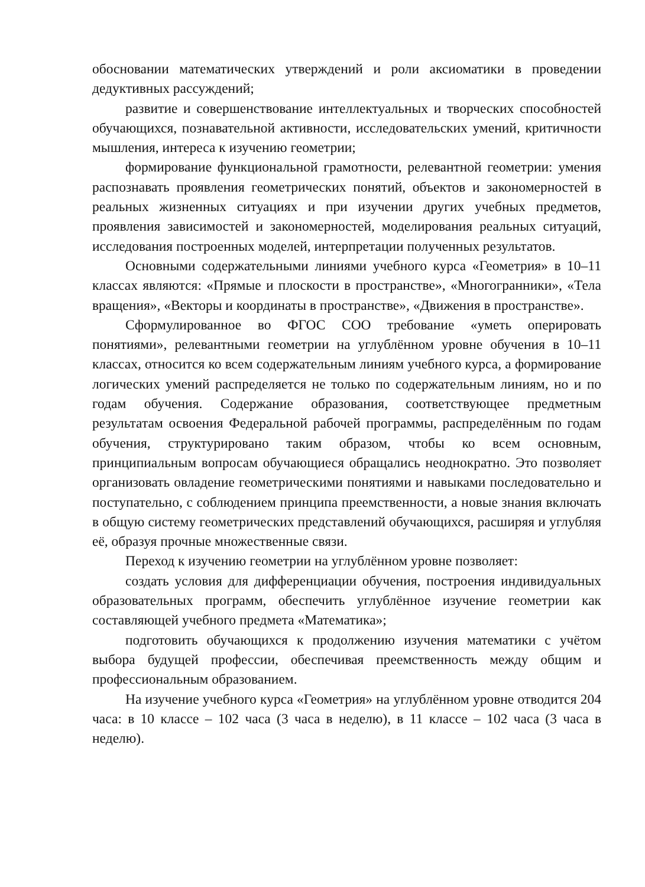обосновании математических утверждений и роли аксиоматики в проведении дедуктивных рассуждений;
развитие и совершенствование интеллектуальных и творческих способностей обучающихся, познавательной активности, исследовательских умений, критичности мышления, интереса к изучению геометрии;
формирование функциональной грамотности, релевантной геометрии: умения распознавать проявления геометрических понятий, объектов и закономерностей в реальных жизненных ситуациях и при изучении других учебных предметов, проявления зависимостей и закономерностей, моделирования реальных ситуаций, исследования построенных моделей, интерпретации полученных результатов.
Основными содержательными линиями учебного курса «Геометрия» в 10–11 классах являются: «Прямые и плоскости в пространстве», «Многогранники», «Тела вращения», «Векторы и координаты в пространстве», «Движения в пространстве».
Сформулированное во ФГОС СОО требование «уметь оперировать понятиями», релевантными геометрии на углублённом уровне обучения в 10–11 классах, относится ко всем содержательным линиям учебного курса, а формирование логических умений распределяется не только по содержательным линиям, но и по годам обучения. Содержание образования, соответствующее предметным результатам освоения Федеральной рабочей программы, распределённым по годам обучения, структурировано таким образом, чтобы ко всем основным, принципиальным вопросам обучающиеся обращались неоднократно. Это позволяет организовать овладение геометрическими понятиями и навыками последовательно и поступательно, с соблюдением принципа преемственности, а новые знания включать в общую систему геометрических представлений обучающихся, расширяя и углубляя её, образуя прочные множественные связи.
Переход к изучению геометрии на углублённом уровне позволяет:
создать условия для дифференциации обучения, построения индивидуальных образовательных программ, обеспечить углублённое изучение геометрии как составляющей учебного предмета «Математика»;
подготовить обучающихся к продолжению изучения математики с учётом выбора будущей профессии, обеспечивая преемственность между общим и профессиональным образованием.
На изучение учебного курса «Геометрия» на углублённом уровне отводится 204 часа: в 10 классе – 102 часа (3 часа в неделю), в 11 классе – 102 часа (3 часа в неделю).